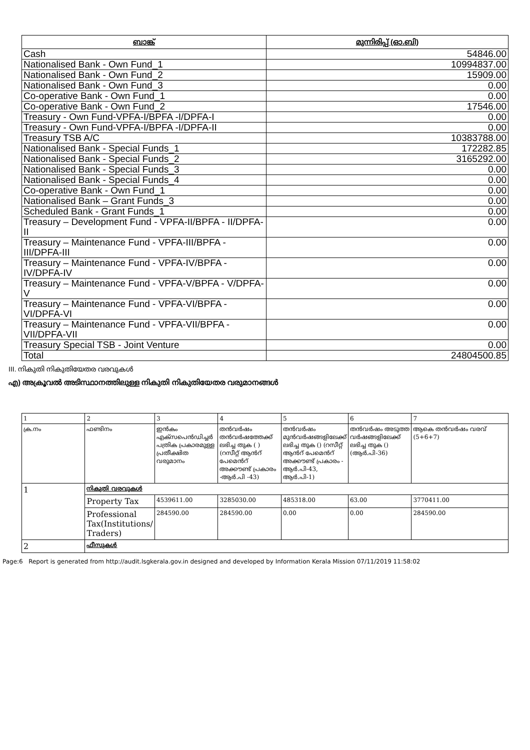| ബാങ്ക് | മുന്നിരിപ്പ് (ഓ.ബി) |
| --- | --- |
| Cash | 54846.00 |
| Nationalised Bank - Own Fund_1 | 10994837.00 |
| Nationalised Bank - Own Fund_2 | 15909.00 |
| Nationalised Bank - Own Fund_3 | 0.00 |
| Co-operative Bank - Own Fund_1 | 0.00 |
| Co-operative Bank - Own Fund_2 | 17546.00 |
| Treasury - Own Fund-VPFA-I/BPFA -I/DPFA-I | 0.00 |
| Treasury - Own Fund-VPFA-I/BPFA -I/DPFA-II | 0.00 |
| Treasury TSB A/C | 10383788.00 |
| Nationalised Bank - Special Funds_1 | 172282.85 |
| Nationalised Bank - Special Funds_2 | 3165292.00 |
| Nationalised Bank - Special Funds_3 | 0.00 |
| Nationalised Bank - Special Funds_4 | 0.00 |
| Co-operative Bank - Own Fund_1 | 0.00 |
| Nationalised Bank – Grant Funds_3 | 0.00 |
| Scheduled Bank - Grant Funds_1 | 0.00 |
| Treasury – Development Fund - VPFA-II/BPFA - II/DPFA-II | 0.00 |
| Treasury – Maintenance Fund - VPFA-III/BPFA - III/DPFA-III | 0.00 |
| Treasury – Maintenance Fund - VPFA-IV/BPFA - IV/DPFA-IV | 0.00 |
| Treasury – Maintenance Fund - VPFA-V/BPFA - V/DPFA-V | 0.00 |
| Treasury – Maintenance Fund - VPFA-VI/BPFA - VI/DPFA-VI | 0.00 |
| Treasury – Maintenance Fund - VPFA-VII/BPFA - VII/DPFA-VII | 0.00 |
| Treasury Special TSB - Joint Venture | 0.00 |
| Total | 24804500.85 |
III. നികുതി നികുതിയേതര വരവുകൾ
എ) അക്രൂവൽ അടിസ്ഥാനത്തിലുള്ള നികുതി നികുതിയേതര വരുമാനങ്ങൾ
| 1 | 2 | 3 | 4 | 5 | 6 | 7 |
| ക്ര.നം | ഫണ്ടിനം | ഇൻകം എക്സപെൻഡിച്ചർ പത്രിക പ്രകാരമുള്ള പ്രതീക്ഷിത വരുമാനം | തൻവർഷം തൻവർഷത്തേക്ക് ലഭിച്ച തുക ( ) (റസീറ്റ് ആൻറ് പേമെൻറ് അക്കൗണ്ട് പ്രകാരം -ആർ.പി -43) | തൻവർഷം മുൻവർഷങ്ങളിലേക്ക് ലഭിച്ച തുക () (റസീറ്റ് ആൻറ് പേമെൻറ് അക്കൗണ്ട് പ്രകാരം - ആർ.പി-43, ആർ.പി-1) | തൻവർഷം അടുത്ത വർഷങ്ങളിലേക്ക് ലഭിച്ച തുക () (ആർ.പി-36) | ആകെ തൻവർഷം വരവ് (5+6+7) |
| 1 | നികുതി വരവുകൾ | | | | | |
| | Property Tax | 4539611.00 | 3285030.00 | 485318.00 | 63.00 | 3770411.00 |
| | Professional Tax(Institutions/ Traders) | 284590.00 | 284590.00 | 0.00 | 0.00 | 284590.00 |
| 2 | ഫീസുകൾ | | | | | |
Page:6 Report is generated from http://audit.lsgkerala.gov.in designed and developed by Information Kerala Mission 07/11/2019 11:58:02